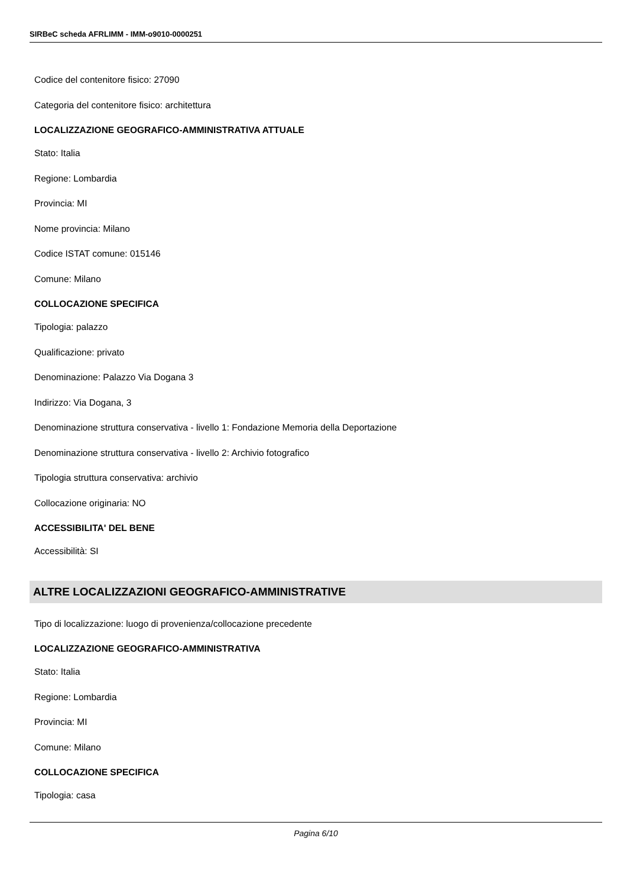SIRBeC scheda AFRLIMM - IMM-o9010-0000251
Codice del contenitore fisico: 27090
Categoria del contenitore fisico: architettura
LOCALIZZAZIONE GEOGRAFICO-AMMINISTRATIVA ATTUALE
Stato: Italia
Regione: Lombardia
Provincia: MI
Nome provincia: Milano
Codice ISTAT comune: 015146
Comune: Milano
COLLOCAZIONE SPECIFICA
Tipologia: palazzo
Qualificazione: privato
Denominazione: Palazzo Via Dogana 3
Indirizzo: Via Dogana, 3
Denominazione struttura conservativa - livello 1: Fondazione Memoria della Deportazione
Denominazione struttura conservativa - livello 2: Archivio fotografico
Tipologia struttura conservativa: archivio
Collocazione originaria: NO
ACCESSIBILITA' DEL BENE
Accessibilità: SI
ALTRE LOCALIZZAZIONI GEOGRAFICO-AMMINISTRATIVE
Tipo di localizzazione: luogo di provenienza/collocazione precedente
LOCALIZZAZIONE GEOGRAFICO-AMMINISTRATIVA
Stato: Italia
Regione: Lombardia
Provincia: MI
Comune: Milano
COLLOCAZIONE SPECIFICA
Tipologia: casa
Pagina 6/10